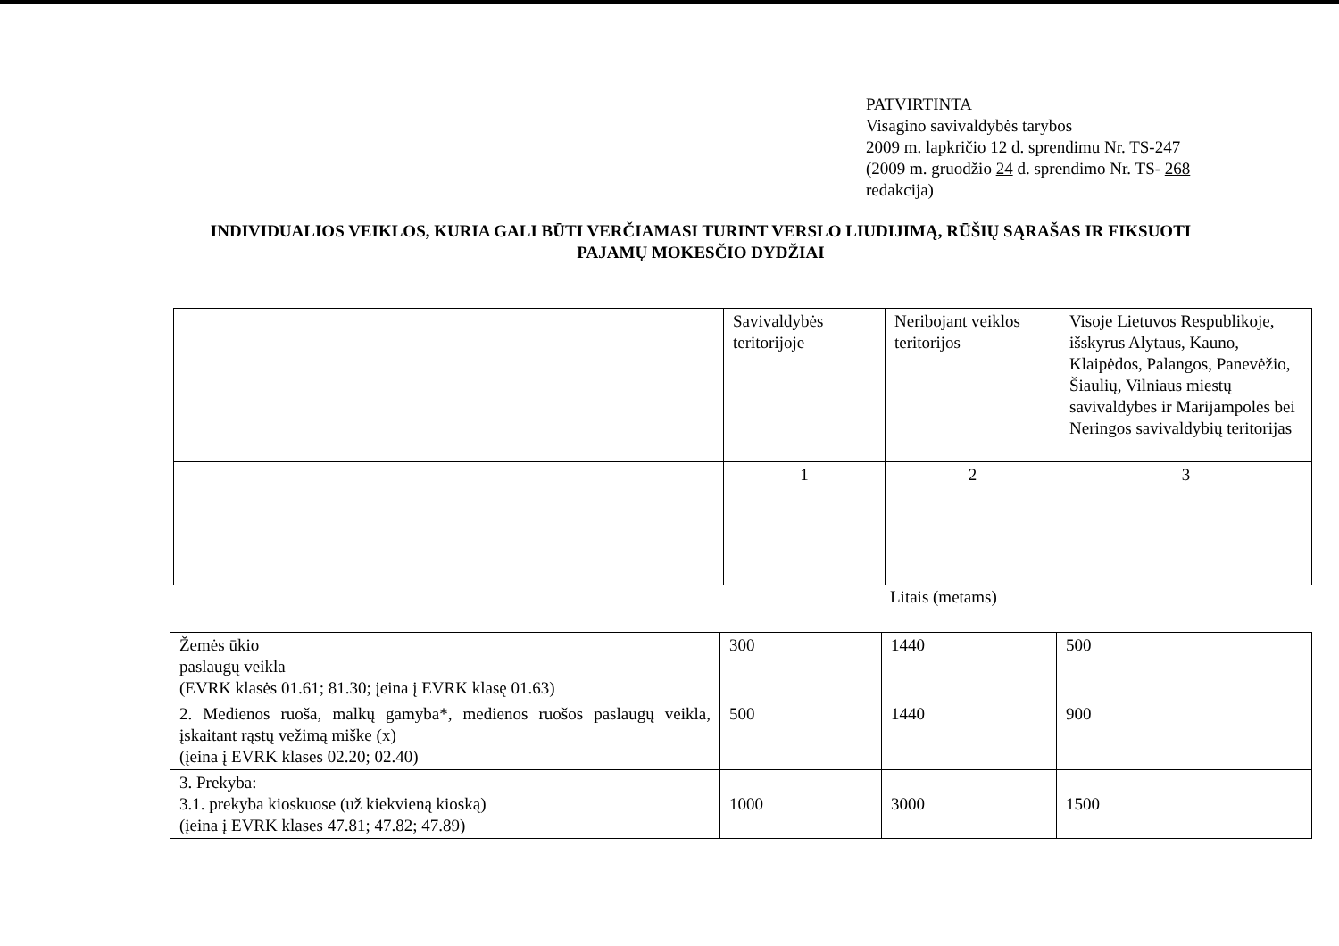PATVIRTINTA
Visagino savivaldybės tarybos
2009 m. lapkričio 12 d. sprendimu Nr. TS-247
(2009 m. gruodžio 24 d. sprendimo Nr. TS- 268
redakcija)
INDIVIDUALIOS VEIKLOS, KURIA GALI BŪTI VERČIAMASI TURINT VERSLO LIUDIJIMĄ, RŪŠIŲ SĄRAŠAS IR FIKSUOTI PAJAMŲ MOKESČIO DYDŽIAI
| | Savivaldybės teritorijoje | Neribojant veiklos teritorijos | Visoje Lietuvos Respublikoje, išskyrus Alytaus, Kauno, Klaipėdos, Palangos, Panevėžio, Šiaulių, Vilniaus miestų savivaldybes ir Marijampolės bei Neringos savivaldybių teritorijas |
| | 1 | 2 | 3 |
Litais (metams)
| Žemės ūkio paslaugų veikla (EVRK klasės 01.61; 81.30; įeina į EVRK klasę 01.63) | 300 | 1440 | 500 |
| 2. Medienos ruoša, malkų gamyba*, medienos ruošos paslaugų veikla, įskaitant rąstų vežimą miške (x) (įeina į EVRK klases 02.20; 02.40) | 500 | 1440 | 900 |
| 3. Prekyba: 3.1. prekyba kioskuose (už kiekvieną kioską) (įeina į EVRK klases 47.81; 47.82; 47.89) | 1000 | 3000 | 1500 |